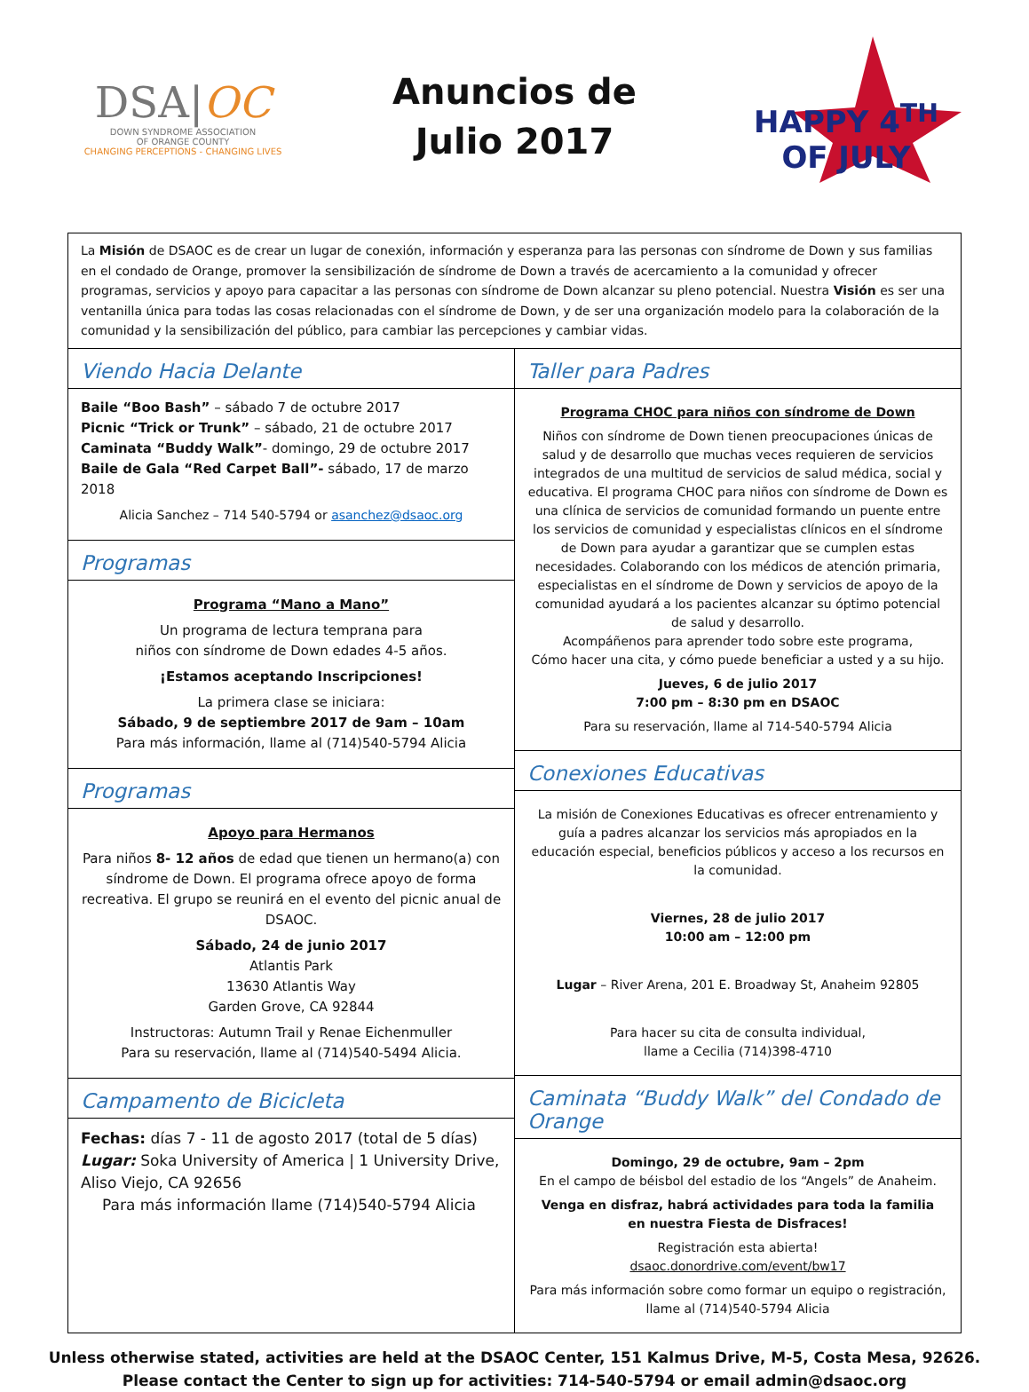DSA|OC
DOWN SYNDROME ASSOCIATION
OF ORANGE COUNTY
CHANGING PERCEPTIONS - CHANGING LIVES
Anuncios de
Julio 2017
HAPPY 4<sup>TH</sup> OF JULY
La Misión de DSAOC es de crear un lugar de conexión, información y esperanza para las personas con síndrome de Down y sus familias en el condado de Orange, promover la sensibilización de síndrome de Down a través de acercamiento a la comunidad y ofrecer programas, servicios y apoyo para capacitar a las personas con síndrome de Down alcanzar su pleno potencial. Nuestra Visión es ser una ventanilla única para todas las cosas relacionadas con el síndrome de Down, y de ser una organización modelo para la colaboración de la comunidad y la sensibilización del público, para cambiar las percepciones y cambiar vidas.
Viendo Hacia Delante
Baile “Boo Bash” – sábado 7 de octubre 2017
Picnic “Trick or Trunk” – sábado, 21 de octubre 2017
Caminata “Buddy Walk”- domingo, 29 de octubre 2017
Baile de Gala “Red Carpet Ball”- sábado, 17 de marzo 2018
Alicia Sanchez – 714 540-5794 or asanchez@dsaoc.org
Programas
Programa “Mano a Mano”
Un programa de lectura temprana para
niños con síndrome de Down edades 4-5 años.
¡Estamos aceptando Inscripciones!
La primera clase se iniciara:
Sábado, 9 de septiembre 2017 de 9am – 10am
Para más información, llame al (714)540-5794 Alicia
Programas
Apoyo para Hermanos
Para niños 8- 12 años de edad que tienen un hermano(a) con síndrome de Down. El programa ofrece apoyo de forma recreativa. El grupo se reunirá en el evento del picnic anual de DSAOC.
Sábado, 24 de junio 2017
Atlantis Park
13630 Atlantis Way
Garden Grove, CA 92844
Instructoras: Autumn Trail y Renae Eichenmuller
Para su reservación, llame al (714)540-5494 Alicia.
Campamento de Bicicleta
Fechas: días 7 - 11 de agosto 2017 (total de 5 días)
Lugar: Soka University of America | 1 University Drive, Aliso Viejo, CA 92656
Para más información llame (714)540-5794 Alicia
Taller para Padres
Programa CHOC para niños con síndrome de Down
Niños con síndrome de Down tienen preocupaciones únicas de salud y de desarrollo que muchas veces requieren de servicios integrados de una multitud de servicios de salud médica, social y educativa. El programa CHOC para niños con síndrome de Down es una clínica de servicios de comunidad formando un puente entre los servicios de comunidad y especialistas clínicos en el síndrome de Down para ayudar a garantizar que se cumplen estas necesidades. Colaborando con los médicos de atención primaria, especialistas en el síndrome de Down y servicios de apoyo de la comunidad ayudará a los pacientes alcanzar su óptimo potencial de salud y desarrollo.
Acompáñenos para aprender todo sobre este programa,
Cómo hacer una cita, y cómo puede beneficiar a usted y a su hijo.
Jueves, 6 de julio 2017
7:00 pm – 8:30 pm en DSAOC
Para su reservación, llame al 714-540-5794 Alicia
Conexiones Educativas
La misión de Conexiones Educativas es ofrecer entrenamiento y guía a padres alcanzar los servicios más apropiados en la educación especial, beneficios públicos y acceso a los recursos en la comunidad.
Viernes, 28 de julio 2017
10:00 am – 12:00 pm
Lugar – River Arena, 201 E. Broadway St, Anaheim 92805
Para hacer su cita de consulta individual,
llame a Cecilia (714)398-4710
Caminata “Buddy Walk” del Condado de Orange
Domingo, 29 de octubre, 9am – 2pm
En el campo de béisbol del estadio de los “Angels” de Anaheim.
Venga en disfraz, habrá actividades para toda la familia
en nuestra Fiesta de Disfraces!
Registración esta abierta!
dsaoc.donordrive.com/event/bw17
Para más información sobre como formar un equipo o registración, llame al (714)540-5794 Alicia
Unless otherwise stated, activities are held at the DSAOC Center, 151 Kalmus Drive, M-5, Costa Mesa, 92626.
Please contact the Center to sign up for activities: 714-540-5794 or email admin@dsaoc.org